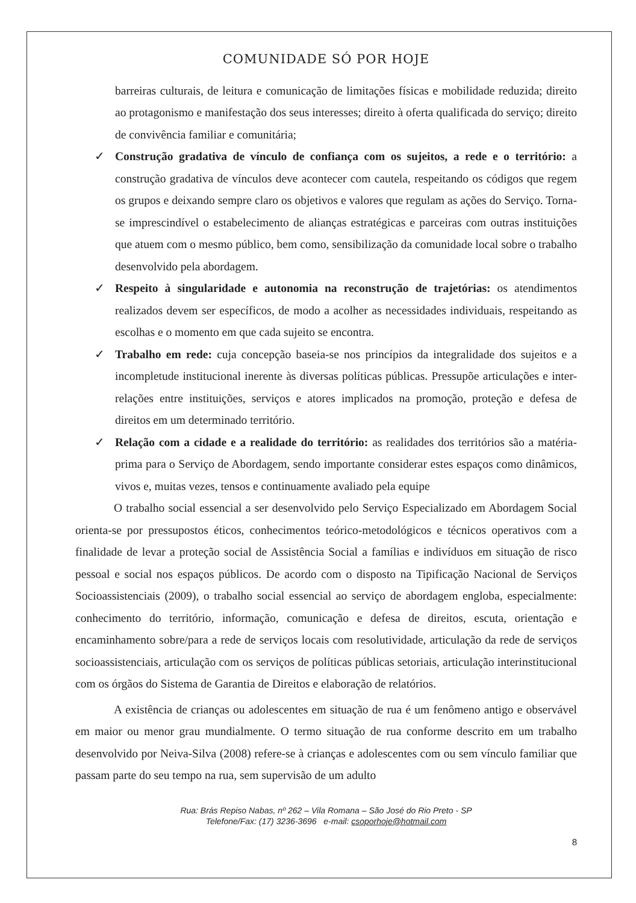COMUNIDADE SÓ POR HOJE
barreiras culturais, de leitura e comunicação de limitações físicas e mobilidade reduzida; direito ao protagonismo e manifestação dos seus interesses; direito à oferta qualificada do serviço; direito de convivência familiar e comunitária;
✓
Construção gradativa de vínculo de confiança com os sujeitos, a rede e o território: a construção gradativa de vínculos deve acontecer com cautela, respeitando os códigos que regem os grupos e deixando sempre claro os objetivos e valores que regulam as ações do Serviço. Torna-se imprescindível o estabelecimento de alianças estratégicas e parceiras com outras instituições que atuem com o mesmo público, bem como, sensibilização da comunidade local sobre o trabalho desenvolvido pela abordagem.
✓
Respeito à singularidade e autonomia na reconstrução de trajetórias: os atendimentos realizados devem ser específicos, de modo a acolher as necessidades individuais, respeitando as escolhas e o momento em que cada sujeito se encontra.
✓
Trabalho em rede: cuja concepção baseia-se nos princípios da integralidade dos sujeitos e a incompletude institucional inerente às diversas políticas públicas. Pressupõe articulações e inter-relações entre instituições, serviços e atores implicados na promoção, proteção e defesa de direitos em um determinado território.
✓
Relação com a cidade e a realidade do território: as realidades dos territórios são a matéria-prima para o Serviço de Abordagem, sendo importante considerar estes espaços como dinâmicos, vivos e, muitas vezes, tensos e continuamente avaliado pela equipe
O trabalho social essencial a ser desenvolvido pelo Serviço Especializado em Abordagem Social orienta-se por pressupostos éticos, conhecimentos teórico-metodológicos e técnicos operativos com a finalidade de levar a proteção social de Assistência Social a famílias e indivíduos em situação de risco pessoal e social nos espaços públicos. De acordo com o disposto na Tipificação Nacional de Serviços Socioassistenciais (2009), o trabalho social essencial ao serviço de abordagem engloba, especialmente: conhecimento do território, informação, comunicação e defesa de direitos, escuta, orientação e encaminhamento sobre/para a rede de serviços locais com resolutividade, articulação da rede de serviços socioassistenciais, articulação com os serviços de políticas públicas setoriais, articulação interinstitucional com os órgãos do Sistema de Garantia de Direitos e elaboração de relatórios.
A existência de crianças ou adolescentes em situação de rua é um fenômeno antigo e observável em maior ou menor grau mundialmente. O termo situação de rua conforme descrito em um trabalho desenvolvido por Neiva-Silva (2008) refere-se à crianças e adolescentes com ou sem vínculo familiar que passam parte do seu tempo na rua, sem supervisão de um adulto
Rua: Brás Repiso Nabas, nº 262 – Vila Romana – São José do Rio Preto - SP
Telefone/Fax: (17) 3236-3696 e-mail: csoporhoje@hotmail.com
8